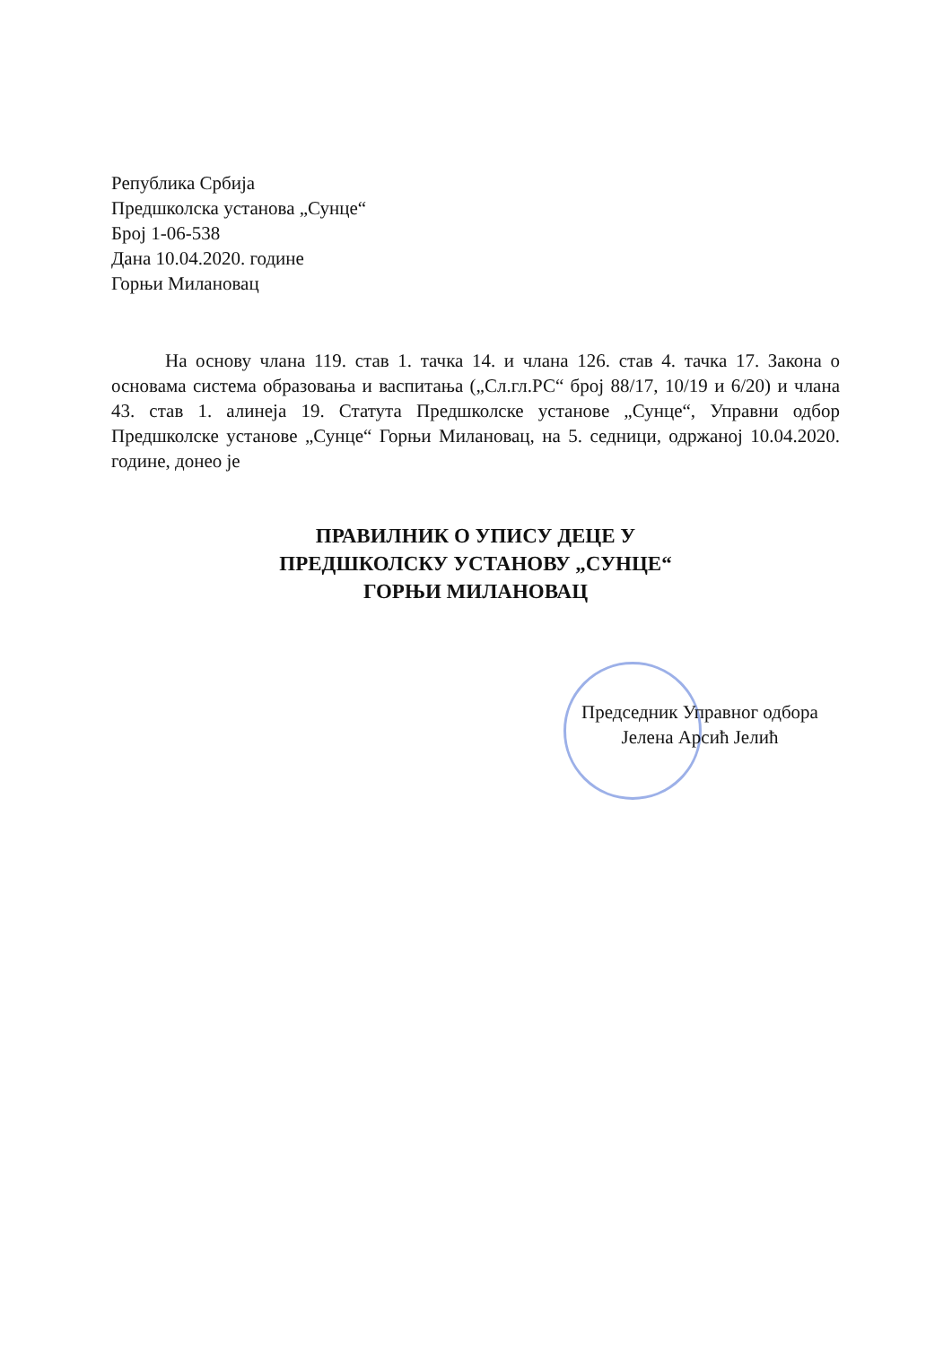Република Србија
Предшколска установа „Сунце“
Број 1-06-538
Дана 10.04.2020. године
Горњи Милановац
На основу члана 119. став 1. тачка 14. и члана 126. став 4. тачка 17. Закона о основама система образовања и васпитања („Сл.гл.РС“ број 88/17, 10/19 и 6/20) и члана 43. став 1. алинеја 19. Статута Предшколске установе „Сунце“, Управни одбор Предшколске установе „Сунце“ Горњи Милановац, на 5. седници, одржаној 10.04.2020. године, донео је
ПРАВИЛНИК О УПИСУ ДЕЦЕ У
ПРЕДШКОЛСКУ УСТАНОВУ „СУНЦЕ“
ГОРЊИ МИЛАНОВАЦ
Председник Управног одбора
Јелена Арсић Јелић